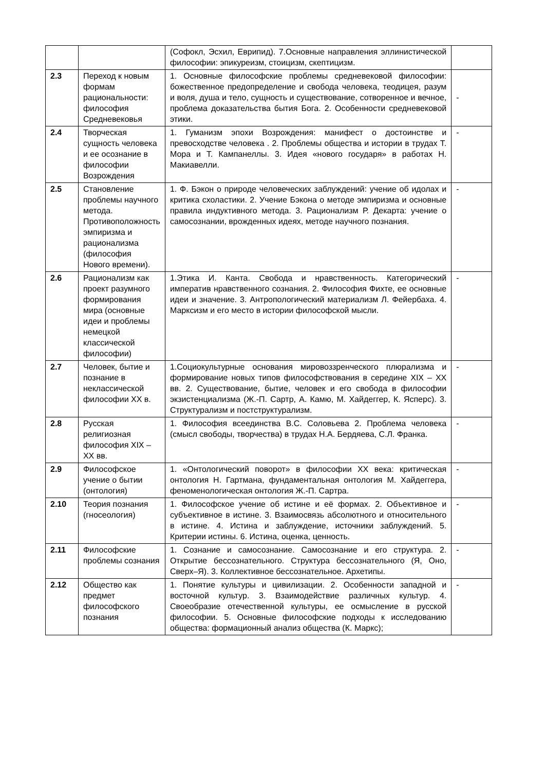| | | (Софокл, Эсхил, Еврипид). 7.Основные направления эллинистической философии: эпикуреизм, стоицизм, скептицизм. | |
| 2.3 | Переход к новым формам рациональности: философия Средневековья | 1. Основные философские проблемы средневековой философии: божественное предопределение и свобода человека, теодицея, разум и воля, душа и тело, сущность и существование, сотворенное и вечное, проблема доказательства бытия Бога. 2. Особенности средневековой этики. | - |
| 2.4 | Творческая сущность человека и ее осознание в философии Возрождения | 1. Гуманизм эпохи Возрождения: манифест о достоинстве и превосходстве человека . 2. Проблемы общества и истории в трудах Т. Мора и Т. Кампанеллы. 3. Идея «нового государя» в работах Н. Макиавелли. | - |
| 2.5 | Становление проблемы научного метода. Противоположность эмпиризма и рационализма (философия Нового времени). | 1. Ф. Бэкон о природе человеческих заблуждений: учение об идолах и критика схоластики. 2. Учение Бэкона о методе эмпиризма и основные правила индуктивного метода. 3. Рационализм Р. Декарта: учение о самосознании, врожденных идеях, методе научного познания. | - |
| 2.6 | Рационализм как проект разумного формирования мира (основные идеи и проблемы немецкой классической философии) | 1.Этика И. Канта. Свобода и нравственность. Категорический императив нравственного сознания. 2. Философия Фихте, ее основные идеи и значение. 3. Антропологический материализм Л. Фейербаха. 4. Марксизм и его место в истории философской мысли. | - |
| 2.7 | Человек, бытие и познание в неклассической философии XX в. | 1.Социокультурные основания мировоззренческого плюрализма и формирование новых типов философствования в середине XIX – XX вв. 2. Существование, бытие, человек и его свобода в философии экзистенциализма (Ж.-П. Сартр, А. Камю, М. Хайдеггер, К. Ясперс). 3. Структурализм и постструктурализм. | - |
| 2.8 | Русская религиозная философия XIX – XX вв. | 1. Философия всеединства В.С. Соловьева 2. Проблема человека (смысл свободы, творчества) в трудах Н.А. Бердяева, С.Л. Франка. | - |
| 2.9 | Философское учение о бытии (онтология) | 1. «Онтологический поворот» в философии XX века: критическая онтология Н. Гартмана, фундаментальная онтология М. Хайдеггера, феноменологическая онтология Ж.-П. Сартра. | - |
| 2.10 | Теория познания (гносеология) | 1. Философское учение об истине и её формах. 2. Объективное и субъективное в истине. 3. Взаимосвязь абсолютного и относительного в истине. 4. Истина и заблуждение, источники заблуждений. 5. Критерии истины. 6. Истина, оценка, ценность. | - |
| 2.11 | Философские проблемы сознания | 1. Сознание и самосознание. Самосознание и его структура. 2. Открытие бессознательного. Структура бессознательного (Я, Оно, Сверх–Я). 3. Коллективное бессознательное. Архетипы. | - |
| 2.12 | Общество как предмет философского познания | 1. Понятие культуры и цивилизации. 2. Особенности западной и восточной культур. 3. Взаимодействие различных культур. 4. Своеобразие отечественной культуры, ее осмысление в русской философии. 5. Основные философские подходы к исследованию общества: формационный анализ общества (К. Маркс); | - |